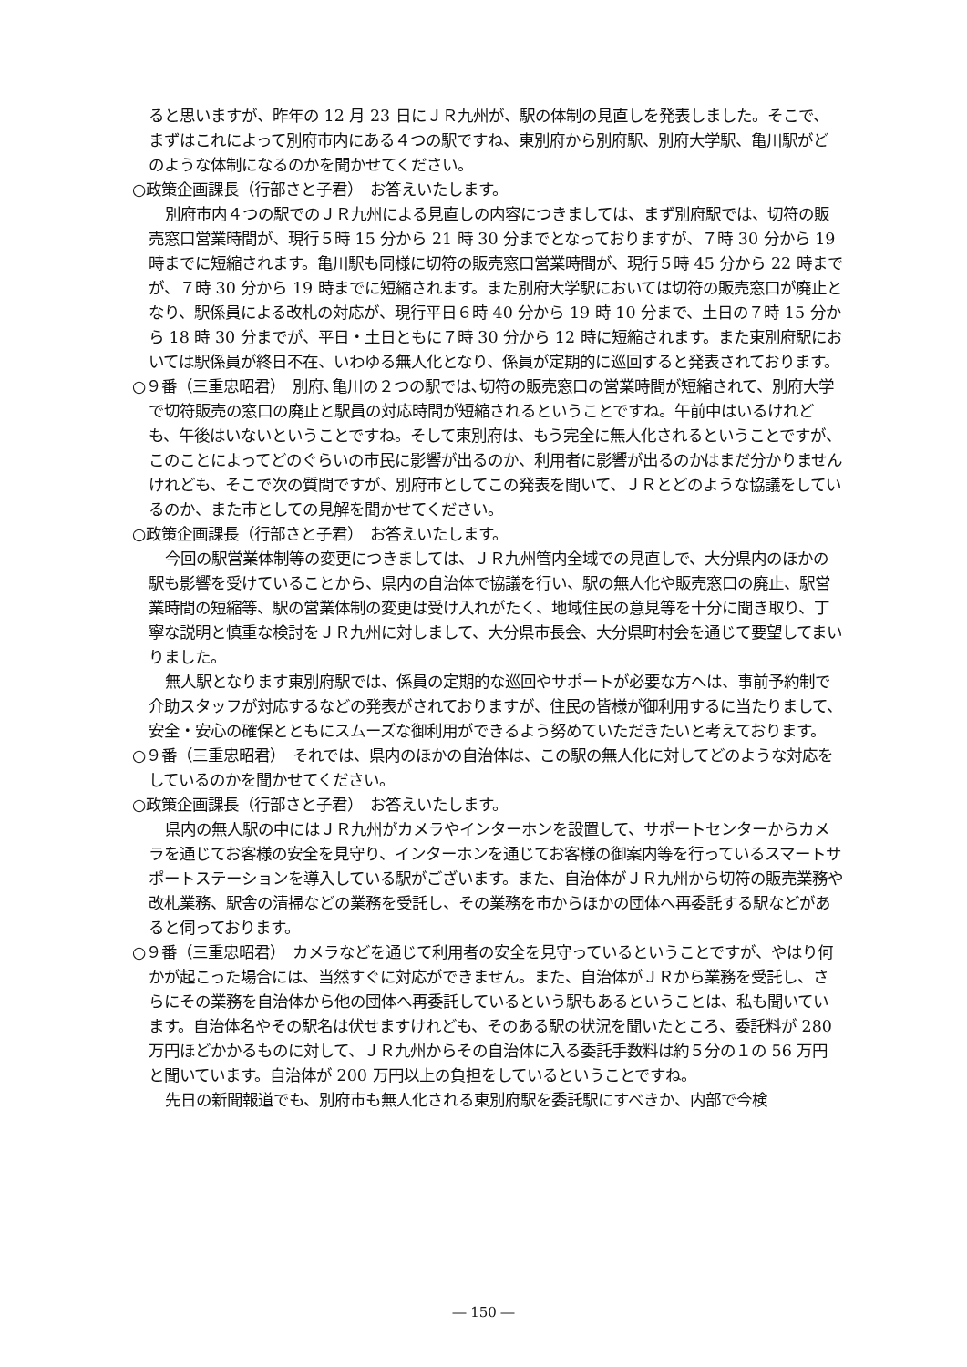ると思いますが、昨年の 12 月 23 日にＪＲ九州が、駅の体制の見直しを発表しました。そこで、まずはこれによって別府市内にある４つの駅ですね、東別府から別府駅、別府大学駅、亀川駅がどのような体制になるのかを聞かせてください。
○政策企画課長（行部さと子君）　お答えいたします。
別府市内４つの駅でのＪＲ九州による見直しの内容につきましては、まず別府駅では、切符の販売窓口営業時間が、現行５時 15 分から 21 時 30 分までとなっておりますが、７時 30 分から 19 時までに短縮されます。亀川駅も同様に切符の販売窓口営業時間が、現行５時 45 分から 22 時までが、７時 30 分から 19 時までに短縮されます。また別府大学駅においては切符の販売窓口が廃止となり、駅係員による改札の対応が、現行平日６時 40 分から 19 時 10 分まで、土日の７時 15 分から 18 時 30 分までが、平日・土日ともに７時 30 分から 12 時に短縮されます。また東別府駅においては駅係員が終日不在、いわゆる無人化となり、係員が定期的に巡回すると発表されております。
○９番（三重忠昭君）　別府､亀川の２つの駅では､切符の販売窓口の営業時間が短縮されて、別府大学で切符販売の窓口の廃止と駅員の対応時間が短縮されるということですね。午前中はいるけれども、午後はいないということですね。そして東別府は、もう完全に無人化されるということですが、このことによってどのぐらいの市民に影響が出るのか、利用者に影響が出るのかはまだ分かりませんけれども、そこで次の質問ですが、別府市としてこの発表を聞いて、ＪＲとどのような協議をしているのか、また市としての見解を聞かせてください。
○政策企画課長（行部さと子君）　お答えいたします。
今回の駅営業体制等の変更につきましては、ＪＲ九州管内全域での見直しで、大分県内のほかの駅も影響を受けていることから、県内の自治体で協議を行い、駅の無人化や販売窓口の廃止、駅営業時間の短縮等、駅の営業体制の変更は受け入れがたく、地域住民の意見等を十分に聞き取り、丁寧な説明と慎重な検討をＪＲ九州に対しまして、大分県市長会、大分県町村会を通じて要望してまいりました。
無人駅となります東別府駅では、係員の定期的な巡回やサポートが必要な方へは、事前予約制で介助スタッフが対応するなどの発表がされておりますが、住民の皆様が御利用するに当たりまして、安全・安心の確保とともにスムーズな御利用ができるよう努めていただきたいと考えております。
○９番（三重忠昭君）　それでは、県内のほかの自治体は、この駅の無人化に対してどのような対応をしているのかを聞かせてください。
○政策企画課長（行部さと子君）　お答えいたします。
県内の無人駅の中にはＪＲ九州がカメラやインターホンを設置して、サポートセンターからカメラを通じてお客様の安全を見守り、インターホンを通じてお客様の御案内等を行っているスマートサポートステーションを導入している駅がございます。また、自治体がＪＲ九州から切符の販売業務や改札業務、駅舎の清掃などの業務を受託し、その業務を市からほかの団体へ再委託する駅などがあると伺っております。
○９番（三重忠昭君）　カメラなどを通じて利用者の安全を見守っているということですが、やはり何かが起こった場合には、当然すぐに対応ができません。また、自治体がＪＲから業務を受託し、さらにその業務を自治体から他の団体へ再委託しているという駅もあるということは、私も聞いています。自治体名やその駅名は伏せますけれども、そのある駅の状況を聞いたところ、委託料が 280 万円ほどかかるものに対して、ＪＲ九州からその自治体に入る委託手数料は約５分の１の 56 万円と聞いています。自治体が 200 万円以上の負担をしているということですね。
先日の新聞報道でも、別府市も無人化される東別府駅を委託駅にすべきか、内部で今検
― 150 ―